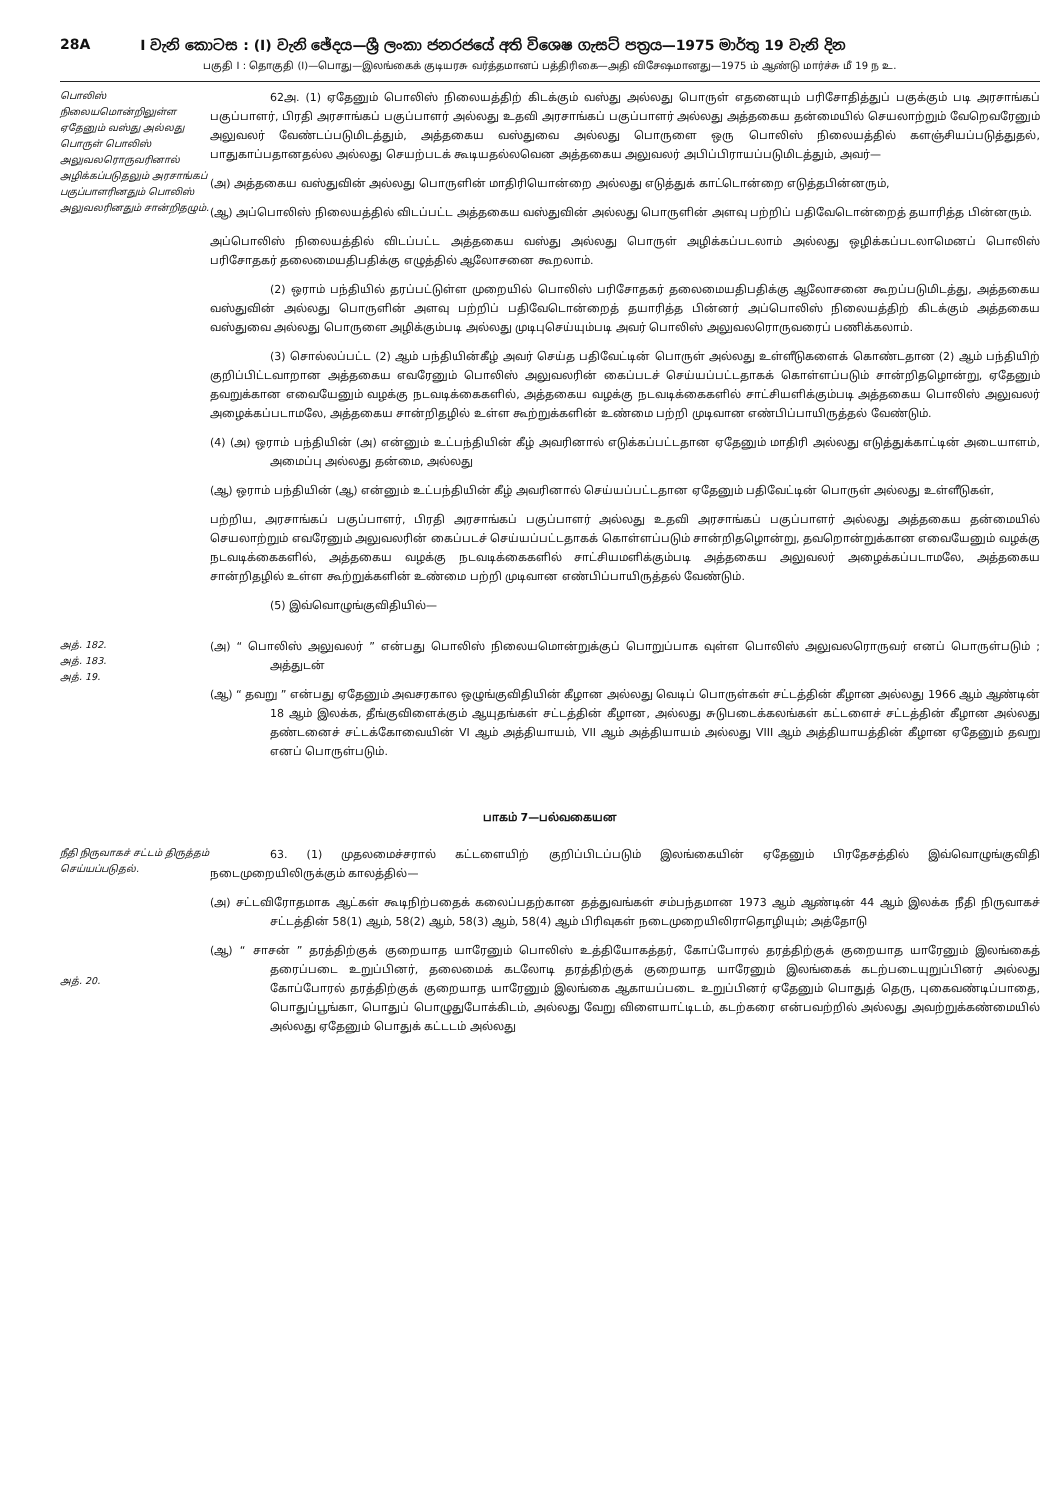28A I වැනි කොටස : (I) වැනි ඡේදය—ශ්‍රී ලංකා ජනරජයේ අති විශෙෂ ගැසට් පත්‍රය—1975 මාර්තු 19 වැනි දින
பகுதி I : தொகுதி (I)—பொது—இலங்கைக் குடியரசு வர்த்தமானப் பத்திரிகை—அதி விசேஷமானது—1975 ம் ஆண்டு மார்ச்சு மீ 19 ந உ.
பொலிஸ் நிலையமொன்றிலுள்ள ஏதேனும் வஸ்து அல்லது பொருள் பொலிஸ் அலுவலரொருவரினால் அழிக்கப்படுதலும் அரசாங்கப் பகுப்பாளரினதும் பொலிஸ் அலுவலரினதும் சான்றிதழும்.
62அ. (1) ஏதேனும் பொலிஸ் நிலையத்திற் கிடக்கும் வஸ்து அல்லது பொருள் எதனையும் பரிசோதித்துப் பகுக்கும் படி அரசாங்கப் பகுப்பாளர், பிரதி அரசாங்கப் பகுப்பாளர் அல்லது உதவி அரசாங்கப் பகுப்பாளர் அல்லது அத்தகைய தன்மையில் செயலாற்றும் வேறெவரேனும் அலுவலர் வேண்டப்படுமிடத்தும், அத்தகைய வஸ்துவை அல்லது பொருளை ஒரு பொலிஸ் நிலையத்தில் களஞ்சியப்படுத்துதல், பாதுகாப்பதானதல்ல அல்லது செயற்படக் கூடியதல்லவென அத்தகைய அலுவலர் அபிப்பிராயப்படுமிடத்தும், அவர்—
(அ) அத்தகைய வஸ்துவின் அல்லது பொருளின் மாதிரியொன்றை அல்லது எடுத்துக் காட்டொன்றை எடுத்தபின்னரும்,
(ஆ) அப்பொலிஸ் நிலையத்தில் விடப்பட்ட அத்தகைய வஸ்துவின் அல்லது பொருளின் அளவு பற்றிப் பதிவேடொன்றைத் தயாரித்த பின்னரும்.
அப்பொலிஸ் நிலையத்தில் விடப்பட்ட அத்தகைய வஸ்து அல்லது பொருள் அழிக்கப்படலாம் அல்லது ஒழிக்கப்படலாமெனப் பொலிஸ் பரிசோதகர் தலைமையதிபதிக்கு எழுத்தில் ஆலோசனை கூறலாம்.
(2) ஒராம் பந்தியில் தரப்பட்டுள்ள முறையில் பொலிஸ் பரிசோதகர் தலைமையதிபதிக்கு ஆலோசனை கூறப்படுமிடத்து, அத்தகைய வஸ்துவின் அல்லது பொருளின் அளவு பற்றிப் பதிவேடொன்றைத் தயாரித்த பின்னர் அப்பொலிஸ் நிலையத்திற் கிடக்கும் அத்தகைய வஸ்துவை அல்லது பொருளை அழிக்கும்படி அல்லது முடிபுசெய்யும்படி அவர் பொலிஸ் அலுவலரொருவரைப் பணிக்கலாம்.
(3) சொல்லப்பட்ட (2) ஆம் பந்தியின்கீழ் அவர் செய்த பதிவேட்டின் பொருள் அல்லது உள்ளீடுகளைக் கொண்டதான (2) ஆம் பந்தியிற் குறிப்பிட்டவாறான அத்தகைய எவரேனும் பொலிஸ் அலுவலரின் கைப்படச் செய்யப்பட்டதாகக் கொள்ளப்படும் சான்றிதழொன்று, ஏதேனும் தவறுக்கான எவையேனும் வழக்கு நடவடிக்கைகளில், அத்தகைய வழக்கு நடவடிக்கைகளில் சாட்சியளிக்கும்படி அத்தகைய பொலிஸ் அலுவலர் அழைக்கப்படாமலே, அத்தகைய சான்றிதழில் உள்ள கூற்றுக்களின் உண்மை பற்றி முடிவான எண்பிப்பாயிருத்தல் வேண்டும்.
(4) (அ) ஒராம் பந்தியின் (அ) என்னும் உட்பந்தியின் கீழ் அவரினால் எடுக்கப்பட்டதான ஏதேனும் மாதிரி அல்லது எடுத்துக்காட்டின் அடையாளம், அமைப்பு அல்லது தன்மை, அல்லது
(ஆ) ஒராம் பந்தியின் (ஆ) என்னும் உட்பந்தியின் கீழ் அவரினால் செய்யப்பட்டதான ஏதேனும் பதிவேட்டின் பொருள் அல்லது உள்ளீடுகள்,
பற்றிய, அரசாங்கப் பகுப்பாளர், பிரதி அரசாங்கப் பகுப்பாளர் அல்லது உதவி அரசாங்கப் பகுப்பாளர் அல்லது அத்தகைய தன்மையில் செயலாற்றும் எவரேனும் அலுவலரின் கைப்படச் செய்யப்பட்டதாகக் கொள்ளப்படும் சான்றிதழொன்று, தவறொன்றுக்கான எவையேனும் வழக்கு நடவடிக்கைகளில், அத்தகைய வழக்கு நடவடிக்கைகளில் சாட்சியமளிக்கும்படி அத்தகைய அலுவலர் அழைக்கப்படாமலே, அத்தகைய சான்றிதழில் உள்ள கூற்றுக்களின் உண்மை பற்றி முடிவான எண்பிப்பாயிருத்தல் வேண்டும்.
(5) இவ்வொழுங்குவிதியில்—
அத். 182.
அத். 183.
அத். 19.
(அ) “ பொலிஸ் அலுவலர் ” என்பது பொலிஸ் நிலையமொன்றுக்குப் பொறுப்பாக வுள்ள பொலிஸ் அலுவலரொருவர் எனப் பொருள்படும் ; அத்துடன்
(ஆ) “ தவறு ” என்பது ஏதேனும் அவசரகால ஒழுங்குவிதியின் கீழான அல்லது வெடிப் பொருள்கள் சட்டத்தின் கீழான அல்லது 1966 ஆம் ஆண்டின் 18 ஆம் இலக்க, தீங்குவிளைக்கும் ஆயுதங்கள் சட்டத்தின் கீழான, அல்லது சுடுபடைக்கலங்கள் கட்டளைச் சட்டத்தின் கீழான அல்லது தண்டனைச் சட்டக்கோவையின் VI ஆம் அத்தியாயம், VII ஆம் அத்தியாயம் அல்லது VIII ஆம் அத்தியாயத்தின் கீழான ஏதேனும் தவறு எனப் பொருள்படும்.
பாகம் 7—பல்வகையன
நீதி நிருவாகச் சட்டம் திருத்தம் செய்யப்படுதல்.
அத். 20.
63. (1) முதலமைச்சரால் கட்டளையிற் குறிப்பிடப்படும் இலங்கையின் ஏதேனும் பிரதேசத்தில் இவ்வொழுங்குவிதி நடைமுறையிலிருக்கும் காலத்தில்—
(அ) சட்டவிரோதமாக ஆட்கள் கூடிநிற்பதைக் கலைப்பதற்கான தத்துவங்கள் சம்பந்தமான 1973 ஆம் ஆண்டின் 44 ஆம் இலக்க நீதி நிருவாகச் சட்டத்தின் 58(1) ஆம், 58(2) ஆம், 58(3) ஆம், 58(4) ஆம் பிரிவுகள் நடைமுறையிலிராதொழியும்; அத்தோடு
(ஆ) “ சாசன் ” தரத்திற்குக் குறையாத யாரேனும் பொலிஸ் உத்தியோகத்தர், கோப்போரல் தரத்திற்குக் குறையாத யாரேனும் இலங்கைத் தரைப்படை உறுப்பினர், தலைமைக் கடலோடி தரத்திற்குக் குறையாத யாரேனும் இலங்கைக் கடற்படையுறுப்பினர் அல்லது கோப்போரல் தரத்திற்குக் குறையாத யாரேனும் இலங்கை ஆகாயப்படை உறுப்பினர் ஏதேனும் பொதுத் தெரு, புகைவண்டிப்பாதை, பொதுப்பூங்கா, பொதுப் பொழுதுபோக்கிடம், அல்லது வேறு விளையாட்டிடம், கடற்கரை என்பவற்றில் அல்லது அவற்றுக்கண்மையில் அல்லது ஏதேனும் பொதுக் கட்டடம் அல்லது